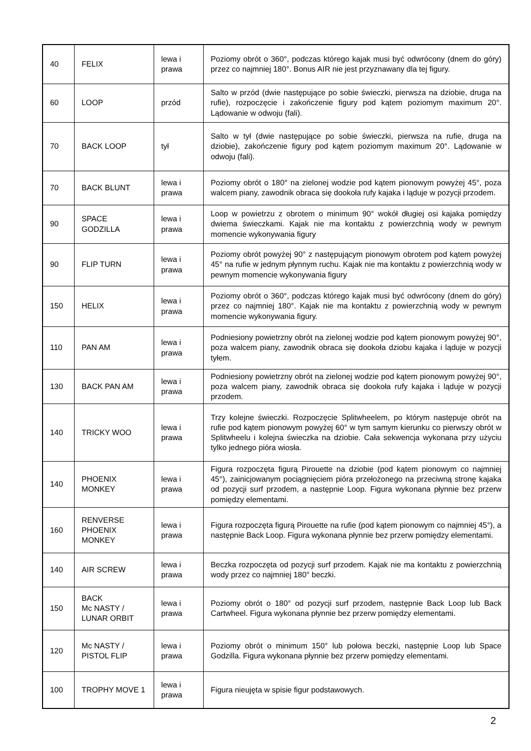| 40 | FELIX | lewa i prawa | Poziomy obrót o 360°, podczas którego kajak musi być odwrócony (dnem do góry) przez co najmniej 180°. Bonus AIR nie jest przyznawany dla tej figury. |
| 60 | LOOP | przód | Salto w przód (dwie następujące po sobie świeczki, pierwsza na dziobie, druga na rufie), rozpoczęcie i zakończenie figury pod kątem poziomym maximum 20°. Lądowanie w odwoju (fali). |
| 70 | BACK LOOP | tył | Salto w tył (dwie następujące po sobie świeczki, pierwsza na rufie, druga na dziobie), zakończenie figury pod kątem poziomym maximum 20°. Lądowanie w odwoju (fali). |
| 70 | BACK BLUNT | lewa i prawa | Poziomy obrót o 180° na zielonej wodzie pod kątem pionowym powyżej 45°, poza walcem piany, zawodnik obraca się dookoła rufy kajaka i ląduje w pozycji przodem. |
| 90 | SPACE GODZILLA | lewa i prawa | Loop w powietrzu z obrotem o minimum 90° wokół długiej osi kajaka pomiędzy dwiema świeczkami. Kajak nie ma kontaktu z powierzchnią wody w pewnym momencie wykonywania figury |
| 90 | FLIP TURN | lewa i prawa | Poziomy obrót powyżej 90° z następującym pionowym obrotem pod kątem powyżej 45° na rufie w jednym płynnym ruchu. Kajak nie ma kontaktu z powierzchnią wody w pewnym momencie wykonywania figury |
| 150 | HELIX | lewa i prawa | Poziomy obrót o 360°, podczas którego kajak musi być odwrócony (dnem do góry) przez co najmniej 180°. Kajak nie ma kontaktu z powierzchnią wody w pewnym momencie wykonywania figury. |
| 110 | PAN AM | lewa i prawa | Podniesiony powietrzny obrót na zielonej wodzie pod kątem pionowym powyżej 90°, poza walcem piany, zawodnik obraca się dookoła dziobu kajaka i ląduje w pozycji tyłem. |
| 130 | BACK PAN AM | lewa i prawa | Podniesiony powietrzny obrót na zielonej wodzie pod kątem pionowym powyżej 90°, poza walcem piany, zawodnik obraca się dookoła rufy kajaka i ląduje w pozycji przodem. |
| 140 | TRICKY WOO | lewa i prawa | Trzy kolejne świeczki. Rozpoczęcie Splitwheelem, po którym następuje obrót na rufie pod kątem pionowym powyżej 60° w tym samym kierunku co pierwszy obrót w Splitwheelu i kolejna świeczka na dziobie. Cała sekwencja wykonana przy użyciu tylko jednego pióra wiosła. |
| 140 | PHOENIX MONKEY | lewa i prawa | Figura rozpoczęta figurą Pirouette na dziobie (pod kątem pionowym co najmniej 45°), zainicjowanym pociągnięciem pióra przełożonego na przeciwną stronę kajaka od pozycji surf przodem, a następnie Loop. Figura wykonana płynnie bez przerw pomiędzy elementami. |
| 160 | RENVERSE PHOENIX MONKEY | lewa i prawa | Figura rozpoczęta figurą Pirouette na rufie (pod kątem pionowym co najmniej 45°), a następnie Back Loop. Figura wykonana płynnie bez przerw pomiędzy elementami. |
| 140 | AIR SCREW | lewa i prawa | Beczka rozpoczęta od pozycji surf przodem. Kajak nie ma kontaktu z powierzchnią wody przez co najmniej 180° beczki. |
| 150 | BACK Mc NASTY / LUNAR ORBIT | lewa i prawa | Poziomy obrót o 180° od pozycji surf przodem, następnie Back Loop lub Back Cartwheel. Figura wykonana płynnie bez przerw pomiędzy elementami. |
| 120 | Mc NASTY / PISTOL FLIP | lewa i prawa | Poziomy obrót o minimum 150° lub połowa beczki, następnie Loop lub Space Godzilla. Figura wykonana płynnie bez przerw pomiędzy elementami. |
| 100 | TROPHY MOVE 1 | lewa i prawa | Figura nieujęta w spisie figur podstawowych. |
2